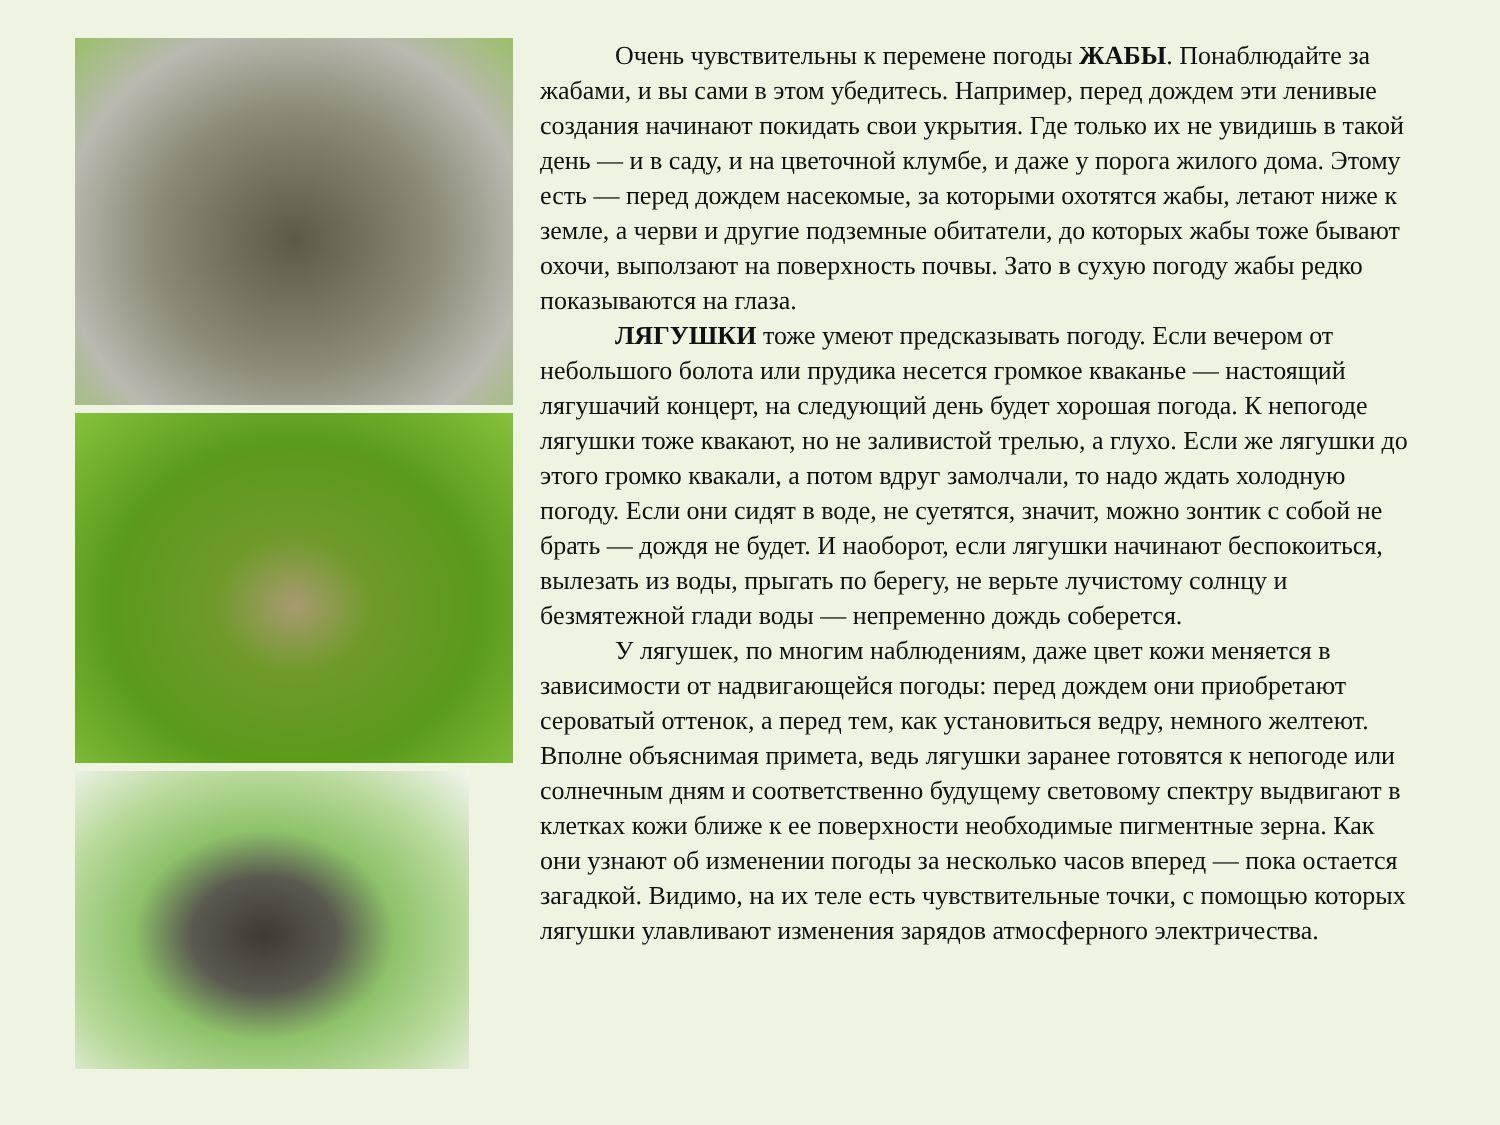Очень чувствительны к перемене погоды ЖАБЫ. Понаблюдайте за жабами, и вы сами в этом убедитесь. Например, перед дождем эти ленивые создания начинают покидать свои укрытия. Где только их не увидишь в такой день — и в саду, и на цветочной клумбе, и даже у порога жилого дома. Этому есть — перед дождем насекомые, за которыми охотятся жабы, летают ниже к земле, а черви и другие подземные обитатели, до которых жабы тоже бывают охочи, выползают на поверхность почвы. Зато в сухую погоду жабы редко показываются на глаза.
ЛЯГУШКИ тоже умеют предсказывать погоду. Если вечером от небольшого болота или прудика несется громкое кваканье — настоящий лягушачий концерт, на следующий день будет хорошая погода. К непогоде лягушки тоже квакают, но не заливистой трелью, а глухо. Если же лягушки до этого громко квакали, а потом вдруг замолчали, то надо ждать холодную погоду. Если они сидят в воде, не суетятся, значит, можно зонтик с собой не брать — дождя не будет. И наоборот, если лягушки начинают беспокоиться, вылезать из воды, прыгать по берегу, не верьте лучистому солнцу и безмятежной глади воды — непременно дождь соберется.
У лягушек, по многим наблюдениям, даже цвет кожи меняется в зависимости от надвигающейся погоды: перед дождем они приобретают сероватый оттенок, а перед тем, как установиться ведру, немного желтеют. Вполне объяснимая примета, ведь лягушки заранее готовятся к непогоде или солнечным дням и соответственно будущему световому спектру выдвигают в клетках кожи ближе к ее поверхности необходимые пигментные зерна. Как они узнают об изменении погоды за несколько часов вперед — пока остается загадкой. Видимо, на их теле есть чувствительные точки, с помощью которых лягушки улавливают изменения зарядов атмосферного электричества.